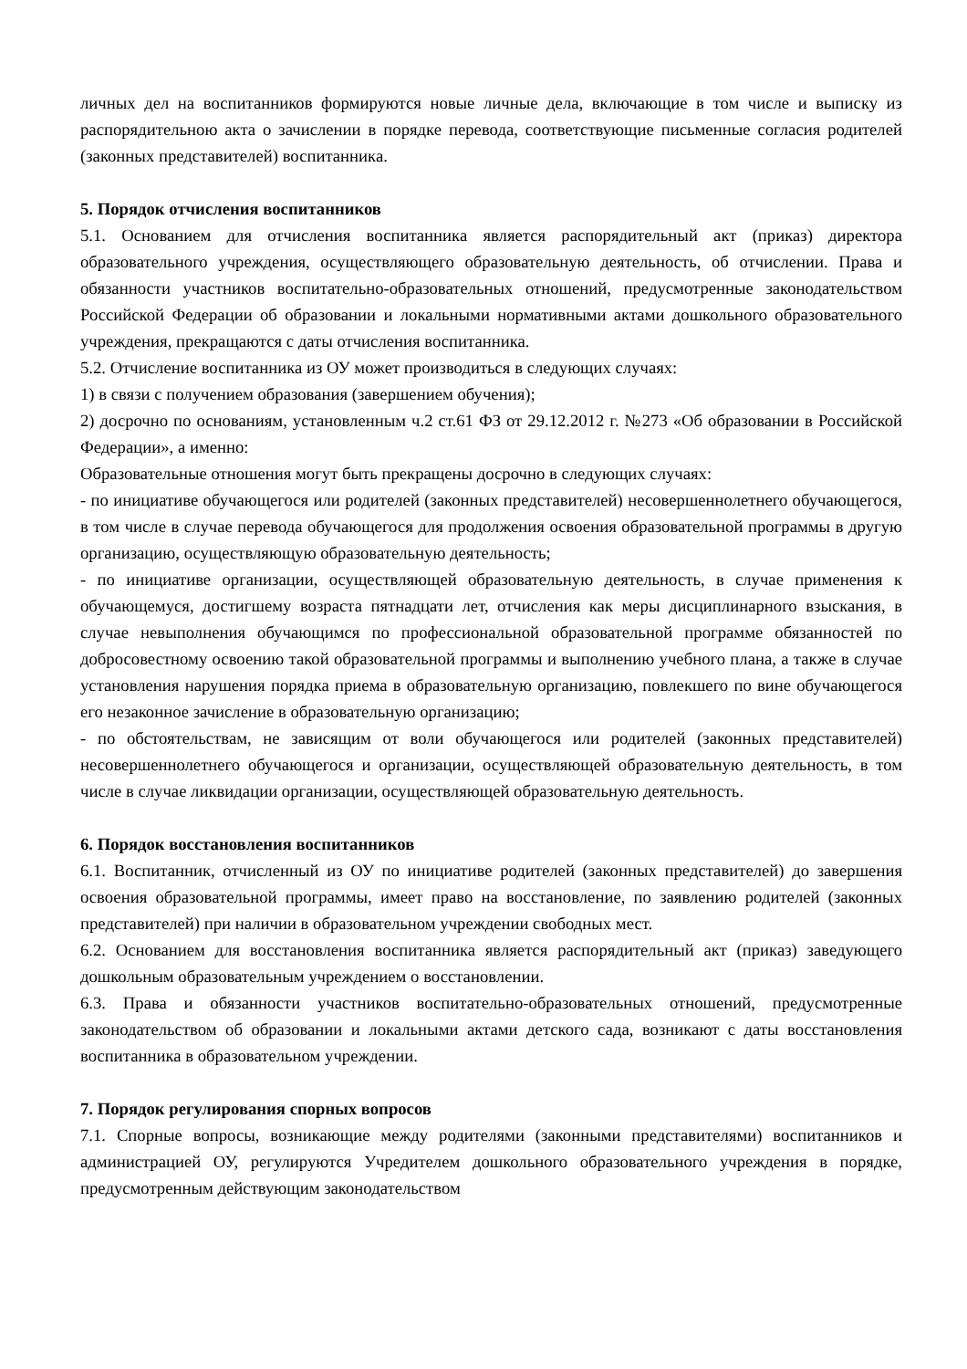личных дел на воспитанников формируются новые личные дела, включающие в том числе и выписку из распорядительною акта о зачислении в порядке перевода, соответствующие письменные согласия родителей (законных представителей) воспитанника.
5. Порядок отчисления воспитанников
5.1. Основанием для отчисления воспитанника является распорядительный акт (приказ) директора образовательного учреждения, осуществляющего образовательную деятельность, об отчислении. Права и обязанности участников воспитательно-образовательных отношений, предусмотренные законодательством Российской Федерации об образовании и локальными нормативными актами дошкольного образовательного учреждения, прекращаются с даты отчисления воспитанника.
5.2. Отчисление воспитанника из ОУ может производиться в следующих случаях:
1) в связи с получением образования (завершением обучения);
2) досрочно по основаниям, установленным ч.2 ст.61 ФЗ от 29.12.2012 г. №273 «Об образовании в Российской Федерации», а именно:
Образовательные отношения могут быть прекращены досрочно в следующих случаях:
- по инициативе обучающегося или родителей (законных представителей) несовершеннолетнего обучающегося, в том числе в случае перевода обучающегося для продолжения освоения образовательной программы в другую организацию, осуществляющую образовательную деятельность;
- по инициативе организации, осуществляющей образовательную деятельность, в случае применения к обучающемуся, достигшему возраста пятнадцати лет, отчисления как меры дисциплинарного взыскания, в случае невыполнения обучающимся по профессиональной образовательной программе обязанностей по добросовестному освоению такой образовательной программы и выполнению учебного плана, а также в случае установления нарушения порядка приема в образовательную организацию, повлекшего по вине обучающегося его незаконное зачисление в образовательную организацию;
- по обстоятельствам, не зависящим от воли обучающегося или родителей (законных представителей) несовершеннолетнего обучающегося и организации, осуществляющей образовательную деятельность, в том числе в случае ликвидации организации, осуществляющей образовательную деятельность.
6. Порядок восстановления воспитанников
6.1. Воспитанник, отчисленный из ОУ по инициативе родителей (законных представителей) до завершения освоения образовательной программы, имеет право на восстановление, по заявлению родителей (законных представителей) при наличии в образовательном учреждении свободных мест.
6.2. Основанием для восстановления воспитанника является распорядительный акт (приказ) заведующего дошкольным образовательным учреждением о восстановлении.
6.3. Права и обязанности участников воспитательно-образовательных отношений, предусмотренные законодательством об образовании и локальными актами детского сада, возникают с даты восстановления воспитанника в образовательном учреждении.
7. Порядок регулирования спорных вопросов
7.1. Спорные вопросы, возникающие между родителями (законными представителями) воспитанников и администрацией ОУ, регулируются Учредителем дошкольного образовательного учреждения в порядке, предусмотренным действующим законодательством